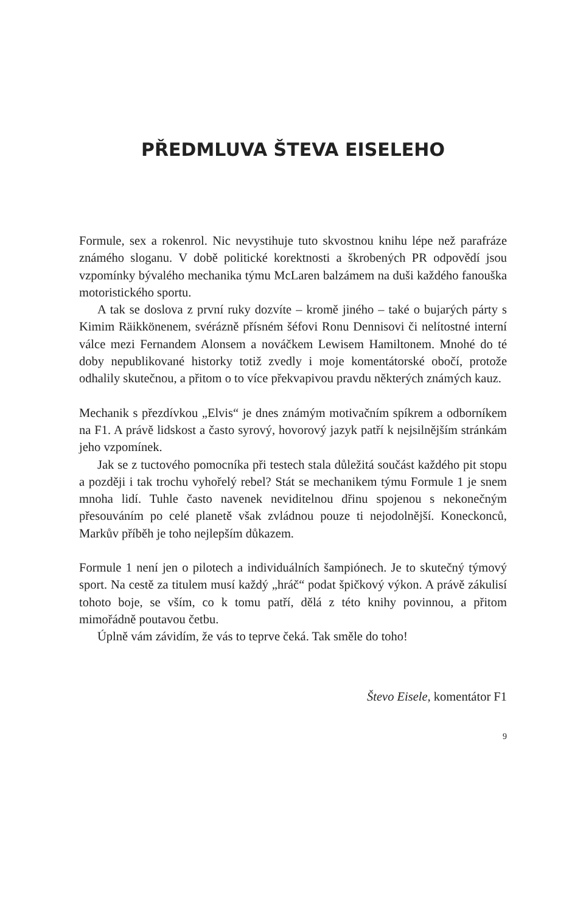PŘEDMLUVA ŠTEVA EISELEHO
Formule, sex a rokenrol. Nic nevystihuje tuto skvostnou knihu lépe než parafráze známého sloganu. V době politické korektnosti a škrobených PR odpovědí jsou vzpomínky bývalého mechanika týmu McLaren balzámem na duši každého fanouška motoristického sportu.
A tak se doslova z první ruky dozvíte – kromě jiného – také o bujarých párty s Kimim Räikkönenem, svérázně přísném šéfovi Ronu Dennisovi či nelítostné interní válce mezi Fernandem Alonsem a nováčkem Lewisem Hamiltonem. Mnohé do té doby nepublikované historky totiž zvedly i moje komentátorské obočí, protože odhalily skutečnou, a přitom o to více překvapivou pravdu některých známých kauz.
Mechanik s přezdívkou „Elvis“ je dnes známým motivačním spíkrem a odborníkem na F1. A právě lidskost a často syrový, hovorový jazyk patří k nejsilnějším stránkám jeho vzpomínek.
Jak se z tuctového pomocníka při testech stala důležitá součást každého pit stopu a později i tak trochu vyhořelý rebel? Stát se mechanikem týmu Formule 1 je snem mnoha lidí. Tuhle často navenek neviditelnou dřinu spojenou s nekonečným přesouváním po celé planetě však zvládnou pouze ti nejodolnější. Koneckonců, Markův příběh je toho nejlepším důkazem.
Formule 1 není jen o pilotech a individuálních šampiónech. Je to skutečný týmový sport. Na cestě za titulem musí každý „hráč“ podat špičkový výkon. A právě zákulisí tohoto boje, se vším, co k tomu patří, dělá z této knihy povinnou, a přitom mimořádně poutavou četbu.
Úplně vám závidím, že vás to teprve čeká. Tak směle do toho!
Števo Eisele, komentátor F1
9